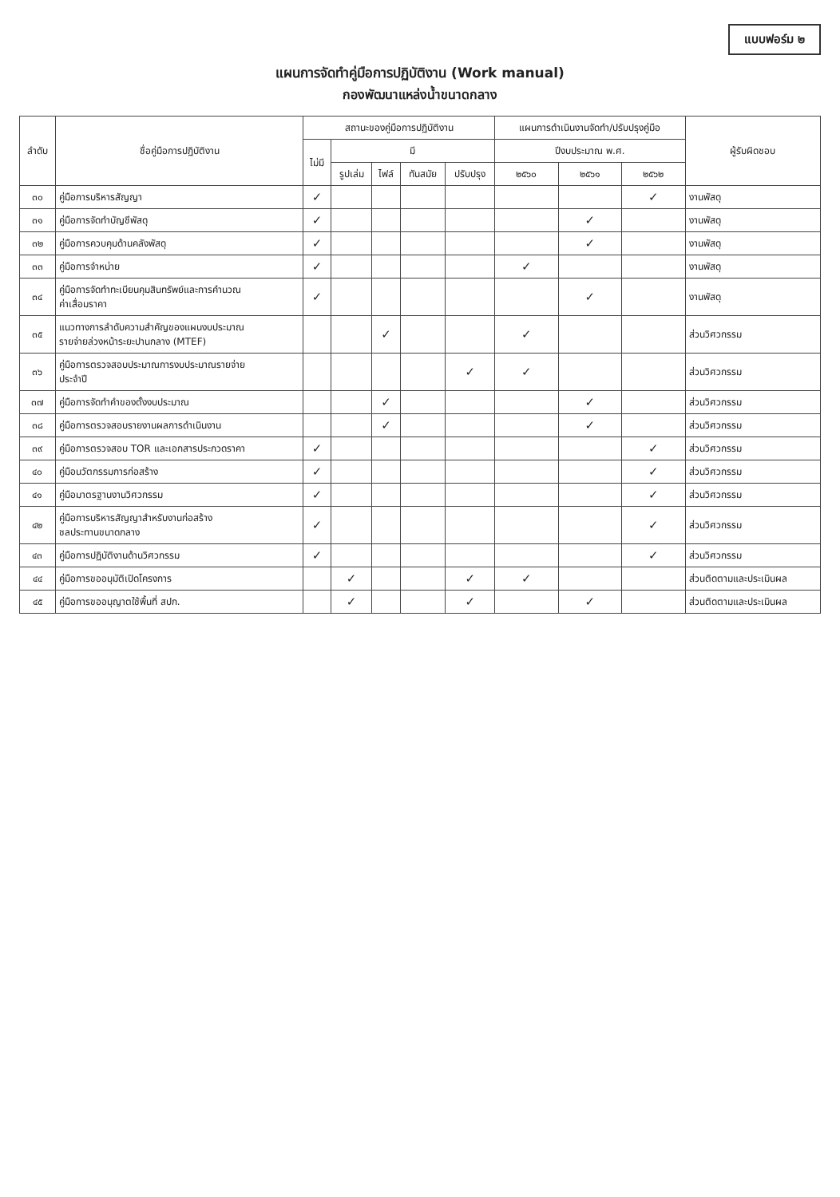แบบฟอร์ม ๒
แผนการจัดทำคู่มือการปฏิบัติงาน (Work manual)
กองพัฒนาแหล่งน้ำขนาดกลาง
| ลำดับ | ชื่อคู่มือการปฏิบัติงาน | สถานะของคู่มือการปฏิบัติงาน | | | | | แผนการดำเนินงานจัดทำ/ปรับปรุงคู่มือ | | | ผู้รับผิดชอบ |
| --- | --- | --- | --- | --- | --- | --- | --- | --- | --- | --- |
| | | ไม่มี | มี | | | | ปีงบประมาณ พ.ศ. | | | |
| | | | รูปเล่ม | ไฟล์ | ทันสมัย | ปรับปรุง | ๒๕๖๐ | ๒๕๖๑ | ๒๕๖๒ | |
| ๓๐ | คู่มือการบริหารสัญญา | ✓ | | | | | | | ✓ | งานพัสดุ |
| ๓๑ | คู่มือการจัดทำบัญชีพัสดุ | ✓ | | | | | | ✓ | | งานพัสดุ |
| ๓๒ | คู่มือการควบคุมด้านคลังพัสดุ | ✓ | | | | | | ✓ | | งานพัสดุ |
| ๓๓ | คู่มือการจำหน่าย | ✓ | | | | | ✓ | | | งานพัสดุ |
| ๓๔ | คู่มือการจัดทำทะเบียนคุมสินทรัพย์และการคำนวณ ค่าเสื่อมราคา | ✓ | | | | | | ✓ | | งานพัสดุ |
| ๓๕ | แนวทางการลำดับความสำคัญของแผนงบประมาณ รายจ่ายล่วงหน้าระยะปานกลาง (MTEF) | | | ✓ | | | ✓ | | | ส่วนวิศวกรรม |
| ๓๖ | คู่มือการตรวจสอบประมาณการงบประมาณรายจ่าย ประจำปี | | | | | ✓ | ✓ | | | ส่วนวิศวกรรม |
| ๓๗ | คู่มือการจัดทำคำของตั้งงบประมาณ | | | ✓ | | | | ✓ | | ส่วนวิศวกรรม |
| ๓๘ | คู่มือการตรวจสอบรายงานผลการดำเนินงาน | | | ✓ | | | | ✓ | | ส่วนวิศวกรรม |
| ๓๙ | คู่มือการตรวจสอบ TOR และเอกสารประกวดราคา | ✓ | | | | | | | ✓ | ส่วนวิศวกรรม |
| ๔๐ | คู่มือนวัตกรรมการก่อสร้าง | ✓ | | | | | | | ✓ | ส่วนวิศวกรรม |
| ๔๑ | คู่มือมาตรฐานงานวิศวกรรม | ✓ | | | | | | | ✓ | ส่วนวิศวกรรม |
| ๔๒ | คู่มือการบริหารสัญญาสำหรับงานก่อสร้าง ชลประทานขนาดกลาง | ✓ | | | | | | | ✓ | ส่วนวิศวกรรม |
| ๔๓ | คู่มือการปฏิบัติงานด้านวิศวกรรม | ✓ | | | | | | | ✓ | ส่วนวิศวกรรม |
| ๔๔ | คู่มือการขออนุมัติเปิดโครงการ | | ✓ | | | ✓ | ✓ | | | ส่วนติดตามและประเมินผล |
| ๔๕ | คู่มือการขออนุญาตใช้พื้นที่ สปก. | | ✓ | | | ✓ | | ✓ | | ส่วนติดตามและประเมินผล |